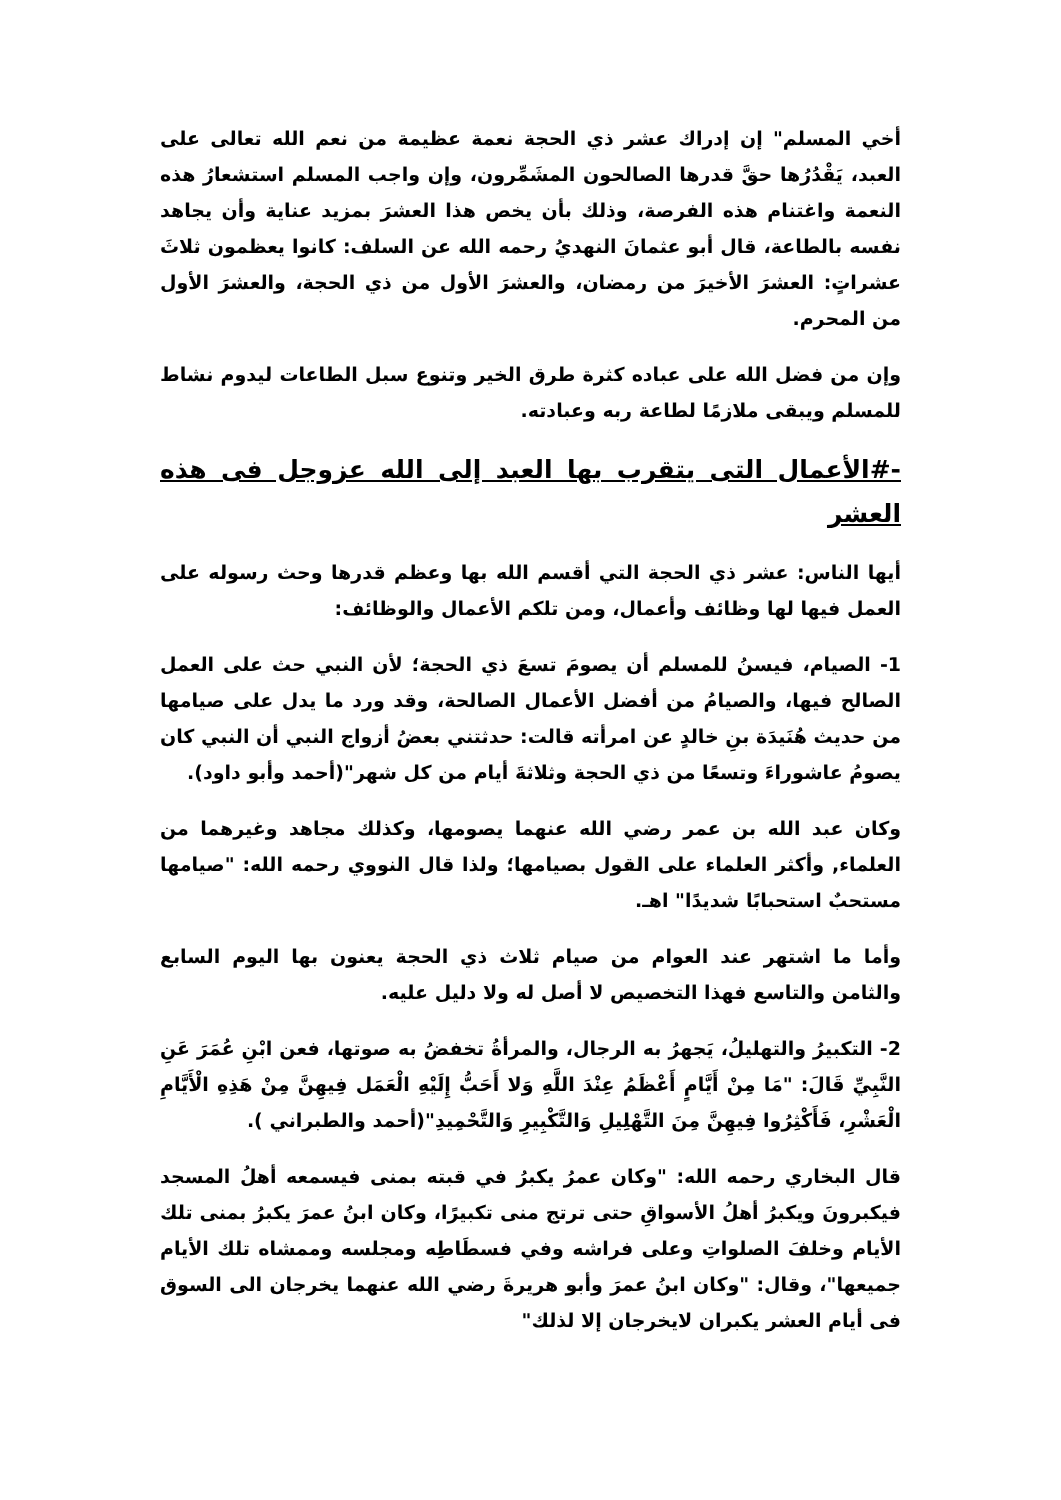أخي المسلم" إن إدراك عشر ذي الحجة نعمة عظيمة من نعم الله تعالى على العبد، يَقْدُرُها حقَّ قدرها الصالحون المشَمِّرون، وإن واجب المسلم استشعارُ هذه النعمة واغتنام هذه الفرصة، وذلك بأن يخص هذا العشرَ بمزيد عناية وأن يجاهد نفسه بالطاعة، قال أبو عثمانَ النهديُ رحمه الله عن السلف: كانوا يعظمون ثلاثَ عشراتٍ: العشرَ الأخيرَ من رمضان، والعشرَ الأول من ذي الحجة، والعشرَ الأول من المحرم.
وإن من فضل الله على عباده كثرة طرق الخير وتنوع سبل الطاعات ليدوم نشاط للمسلم ويبقى ملازمًا لطاعة ربه وعبادته.
-#الأعمال التى يتقرب بها العبد إلى الله عزوجل فى هذه العشر
أيها الناس: عشر ذي الحجة التي أقسم الله بها وعظم قدرها وحث رسوله على العمل فيها لها وظائف وأعمال، ومن تلكم الأعمال والوظائف:
1- الصيام، فيسنُ للمسلم أن يصومَ تسعَ ذي الحجة؛ لأن النبي حث على العمل الصالح فيها، والصيامُ من أفضل الأعمال الصالحة، وقد ورد ما يدل على صيامها من حديث هُنَيدَة بنِ خالدٍ عن امرأته قالت: حدثتني بعضُ أزواج النبي أن النبي كان يصومُ عاشوراءَ وتسعًا من ذي الحجة وثلاثةَ أيام من كل شهر"(أحمد وأبو داود).
وكان عبد الله بن عمر رضي الله عنهما يصومها، وكذلك مجاهد وغيرهما من العلماء, وأكثر العلماء على القول بصيامها؛ ولذا قال النووي رحمه الله: "صيامها مستحبٌ استحبابًا شديدًا" اهـ.
وأما ما اشتهر عند العوام من صيام ثلاث ذي الحجة يعنون بها اليوم السابع والثامن والتاسع فهذا التخصيص لا أصل له ولا دليل عليه.
2- التكبيرُ والتهليلُ، يَجهرُ به الرجال، والمرأةُ تخفضُ به صوتها، فعن ابْنِ عُمَرَ عَنِ النَّبِيِّ قَالَ: "مَا مِنْ أَيَّامٍ أَعْظَمُ عِنْدَ اللَّهِ وَلا أَحَبُّ إِلَيْهِ الْعَمَل فِيهِنَّ مِنْ هَذِهِ الْأَيَّامِ الْعَشْرِ، فَأَكْثِرُوا فِيهِنَّ مِنَ التَّهْلِيلِ وَالتَّكْبِيرِ وَالتَّحْمِيدِ"(أحمد والطبراني ).
قال البخاري رحمه الله: "وكان عمرُ يكبرُ في قبته بمنى فيسمعه أهلُ المسجد فيكبرونَ ويكبرُ أهلُ الأسواقِ حتى ترتج منى تكبيرًا، وكان ابنُ عمرَ يكبرُ بمنى تلك الأيام وخلفَ الصلواتِ وعلى فراشه وفي فسطَاطِه ومجلسه وممشاه تلك الأيام جميعها"، وقال: "وكان ابنُ عمرَ وأبو هريرةَ رضي الله عنهما يخرجان الى السوق فى أيام العشر يكبران لايخرجان إلا لذلك"